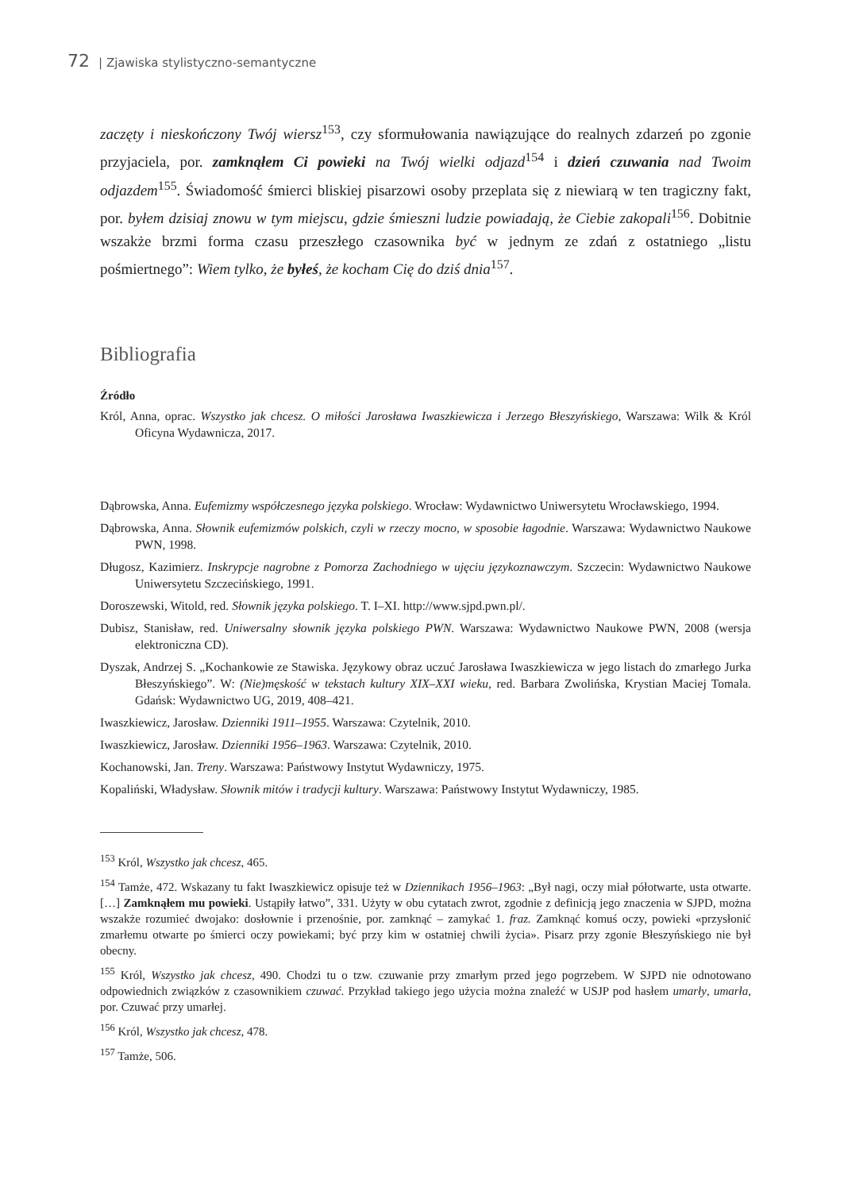72 | Zjawiska stylistyczno-semantyczne
zaczęty i nieskończony Twój wiersz<sup>153</sup>, czy sformułowania nawiązujące do realnych zdarzeń po zgonie przyjaciela, por. zamknąłem Ci powieki na Twój wielki odjazd<sup>154</sup> i dzień czuwania nad Twoim odjazdem<sup>155</sup>. Świadomość śmierci bliskiej pisarzowi osoby przeplata się z niewiarą w ten tragiczny fakt, por. byłem dzisiaj znowu w tym miejscu, gdzie śmieszni ludzie powiadają, że Ciebie zakopali<sup>156</sup>. Dobitnie wszakże brzmi forma czasu przeszłego czasownika być w jednym ze zdań z ostatniego „listu pośmiertnego”: Wiem tylko, że byłeś, że kocham Cię do dziś dnia<sup>157</sup>.
Bibliografia
Źródło
Król, Anna, oprac. Wszystko jak chcesz. O miłości Jarosława Iwaszkiewicza i Jerzego Błeszyńskiego, Warszawa: Wilk & Król Oficyna Wydawnicza, 2017.
Dąbrowska, Anna. Eufemizmy współczesnego języka polskiego. Wrocław: Wydawnictwo Uniwersytetu Wrocławskiego, 1994.
Dąbrowska, Anna. Słownik eufemizmów polskich, czyli w rzeczy mocno, w sposobie łagodnie. Warszawa: Wydawnictwo Naukowe PWN, 1998.
Długosz, Kazimierz. Inskrypcje nagrobne z Pomorza Zachodniego w ujęciu językoznawczym. Szczecin: Wydawnictwo Naukowe Uniwersytetu Szczecińskiego, 1991.
Doroszewski, Witold, red. Słownik języka polskiego. T. I–XI. http://www.sjpd.pwn.pl/.
Dubisz, Stanisław, red. Uniwersalny słownik języka polskiego PWN. Warszawa: Wydawnictwo Naukowe PWN, 2008 (wersja elektroniczna CD).
Dyszak, Andrzej S. „Kochankowie ze Stawiska. Językowy obraz uczuć Jarosława Iwaszkiewicza w jego listach do zmarłego Jurka Błeszyńskiego”. W: (Nie)męskość w tekstach kultury XIX–XXI wieku, red. Barbara Zwolińska, Krystian Maciej Tomala. Gdańsk: Wydawnictwo UG, 2019, 408–421.
Iwaszkiewicz, Jarosław. Dzienniki 1911–1955. Warszawa: Czytelnik, 2010.
Iwaszkiewicz, Jarosław. Dzienniki 1956–1963. Warszawa: Czytelnik, 2010.
Kochanowski, Jan. Treny. Warszawa: Państwowy Instytut Wydawniczy, 1975.
Kopaliński, Władysław. Słownik mitów i tradycji kultury. Warszawa: Państwowy Instytut Wydawniczy, 1985.
<sup>153</sup> Król, Wszystko jak chcesz, 465.
<sup>154</sup> Tamże, 472. Wskazany tu fakt Iwaszkiewicz opisuje też w Dziennikach 1956–1963: „Był nagi, oczy miał półotwarte, usta otwarte. […] Zamknąłem mu powieki. Ustąpiły łatwo”, 331. Użyty w obu cytatach zwrot, zgodnie z definicją jego znaczenia w SJPD, można wszakże rozumieć dwojako: dosłownie i przenośnie, por. zamknąć – zamykać 1. fraz. Zamknąć komuś oczy, powieki «przysłonić zmarłemu otwarte po śmierci oczy powiekami; być przy kim w ostatniej chwili życia». Pisarz przy zgonie Błeszyńskiego nie był obecny.
<sup>155</sup> Król, Wszystko jak chcesz, 490. Chodzi tu o tzw. czuwanie przy zmarłym przed jego pogrzebem. W SJPD nie odnotowano odpowiednich związków z czasownikiem czuwać. Przykład takiego jego użycia można znaleźć w USJP pod hasłem umarły, umarła, por. Czuwać przy umarłej.
<sup>156</sup> Król, Wszystko jak chcesz, 478.
<sup>157</sup> Tamże, 506.